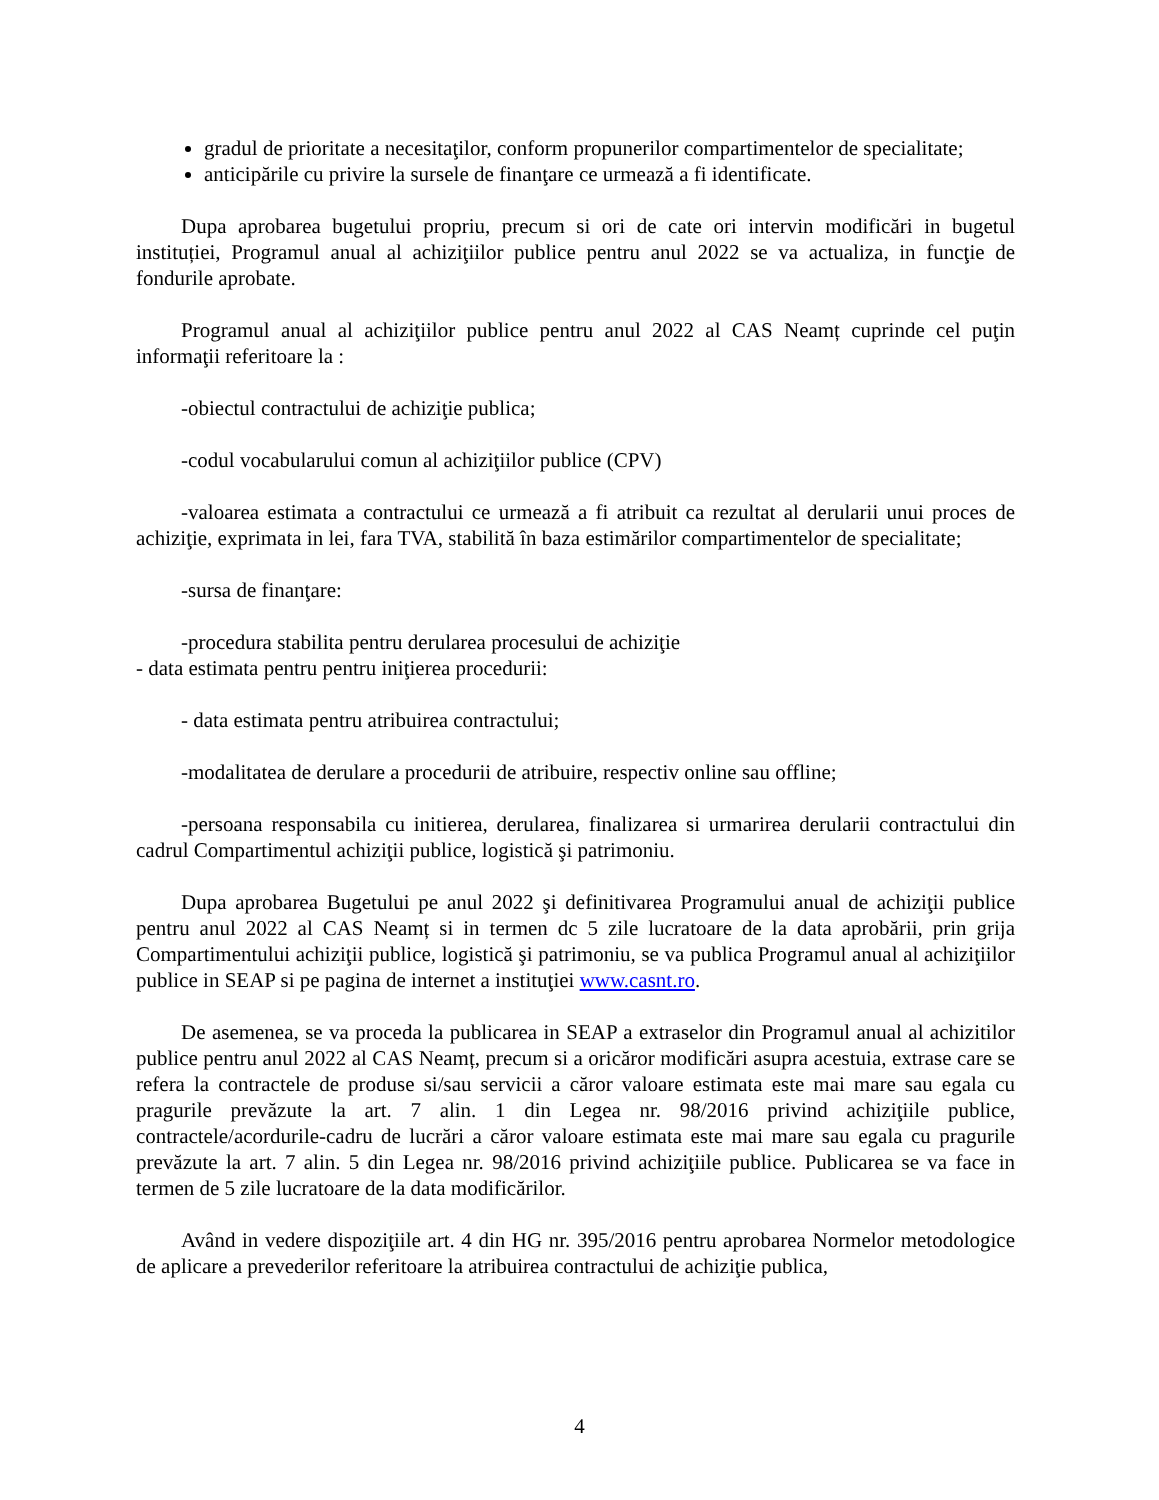gradul de prioritate a necesitaţilor, conform propunerilor compartimentelor de specialitate;
anticipările cu privire la sursele de finanţare ce urmează a fi identificate.
Dupa aprobarea bugetului propriu, precum si ori de cate ori intervin modificări in bugetul instituției, Programul anual al achiziţiilor publice pentru anul 2022 se va actualiza, in funcţie de fondurile aprobate.
Programul anual al achiziţiilor publice pentru anul 2022 al CAS Neamț cuprinde cel puţin informaţii referitoare la :
-obiectul contractului de achiziţie publica;
-codul vocabularului comun al achiziţiilor publice (CPV)
-valoarea estimata a contractului ce urmează a fi atribuit ca rezultat al derularii unui proces de achiziţie, exprimata in lei, fara TVA, stabilită în baza estimărilor compartimentelor de specialitate;
-sursa de finanţare:
-procedura stabilita pentru derularea procesului de achiziţie
- data estimata pentru pentru iniţierea procedurii:
- data estimata pentru atribuirea contractului;
-modalitatea de derulare a procedurii de atribuire, respectiv online sau offline;
-persoana responsabila cu initierea, derularea, finalizarea si urmarirea derularii contractului din cadrul Compartimentul achiziţii publice, logistică şi patrimoniu.
Dupa aprobarea Bugetului pe anul 2022 şi definitivarea Programului anual de achiziţii publice pentru anul 2022 al CAS Neamț si in termen dc 5 zile lucratoare de la data aprobării, prin grija Compartimentului achiziţii publice, logistică şi patrimoniu, se va publica Programul anual al achiziţiilor publice in SEAP si pe pagina de internet a instituţiei www.casnt.ro.
De asemenea, se va proceda la publicarea in SEAP a extraselor din Programul anual al achizitilor publice pentru anul 2022 al CAS Neamț, precum si a oricăror modificări asupra acestuia, extrase care se refera la contractele de produse si/sau servicii a căror valoare estimata este mai mare sau egala cu pragurile prevăzute la art. 7 alin. 1 din Legea nr. 98/2016 privind achiziţiile publice, contractele/acordurile-cadru de lucrări a căror valoare estimata este mai mare sau egala cu pragurile prevăzute la art. 7 alin. 5 din Legea nr. 98/2016 privind achiziţiile publice. Publicarea se va face in termen de 5 zile lucratoare de la data modificărilor.
Având in vedere dispoziţiile art. 4 din HG nr. 395/2016 pentru aprobarea Normelor metodologice de aplicare a prevederilor referitoare la atribuirea contractului de achiziţie publica,
4